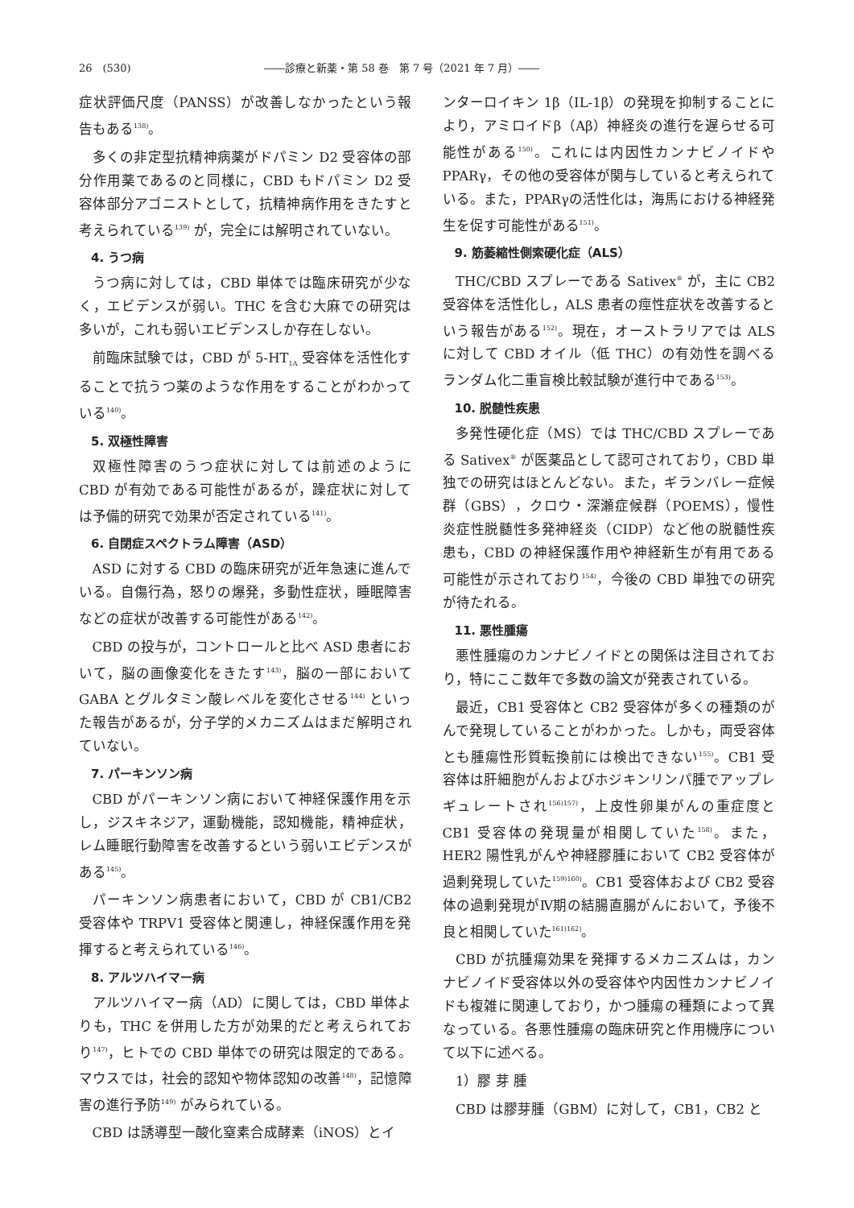26　(530) ――診療と新薬・第 58 巻　第 7 号（2021 年 7 月）――
症状評価尺度（PANSS）が改善しなかったという報告もある<sup>138)</sup>。
多くの非定型抗精神病薬がドパミン D2 受容体の部分作用薬であるのと同様に，CBD もドパミン D2 受容体部分アゴニストとして，抗精神病作用をきたすと考えられている<sup>139)</sup> が，完全には解明されていない。
4. うつ病
うつ病に対しては，CBD 単体では臨床研究が少なく，エビデンスが弱い。THC を含む大麻での研究は多いが，これも弱いエビデンスしか存在しない。
前臨床試験では，CBD が 5-HT<sub>1A</sub> 受容体を活性化することで抗うつ薬のような作用をすることがわかっている<sup>140)</sup>。
5. 双極性障害
双極性障害のうつ症状に対しては前述のように CBD が有効である可能性があるが，躁症状に対しては予備的研究で効果が否定されている<sup>141)</sup>。
6. 自閉症スペクトラム障害（ASD）
ASD に対する CBD の臨床研究が近年急速に進んでいる。自傷行為，怒りの爆発，多動性症状，睡眠障害などの症状が改善する可能性がある<sup>142)</sup>。
CBD の投与が，コントロールと比べ ASD 患者において，脳の画像変化をきたす<sup>143)</sup>，脳の一部において GABA とグルタミン酸レベルを変化させる<sup>144)</sup> といった報告があるが，分子学的メカニズムはまだ解明されていない。
7. パーキンソン病
CBD がパーキンソン病において神経保護作用を示し，ジスキネジア，運動機能，認知機能，精神症状，レム睡眠行動障害を改善するという弱いエビデンスがある<sup>145)</sup>。
パーキンソン病患者において，CBD が CB1/CB2 受容体や TRPV1 受容体と関連し，神経保護作用を発揮すると考えられている<sup>146)</sup>。
8. アルツハイマー病
アルツハイマー病（AD）に関しては，CBD 単体よりも，THC を併用した方が効果的だと考えられており<sup>147)</sup>，ヒトでの CBD 単体での研究は限定的である。マウスでは，社会的認知や物体認知の改善<sup>148)</sup>，記憶障害の進行予防<sup>149)</sup> がみられている。
CBD は誘導型一酸化窒素合成酵素（iNOS）とイ
ンターロイキン 1β（IL-1β）の発現を抑制することにより，アミロイドβ（Aβ）神経炎の進行を遅らせる可能性がある<sup>150)</sup>。これには内因性カンナビノイドや PPARγ，その他の受容体が関与していると考えられている。また，PPARγの活性化は，海馬における神経発生を促す可能性がある<sup>151)</sup>。
9. 筋萎縮性側索硬化症（ALS）
THC/CBD スプレーである Sativex<sup>®</sup> が，主に CB2 受容体を活性化し，ALS 患者の痙性症状を改善するという報告がある<sup>152)</sup>。現在，オーストラリアでは ALS に対して CBD オイル（低 THC）の有効性を調べるランダム化二重盲検比較試験が進行中である<sup>153)</sup>。
10. 脱髄性疾患
多発性硬化症（MS）では THC/CBD スプレーである Sativex<sup>®</sup> が医薬品として認可されており，CBD 単独での研究はほとんどない。また，ギランバレー症候群（GBS），クロウ・深瀬症候群（POEMS），慢性炎症性脱髄性多発神経炎（CIDP）など他の脱髄性疾患も，CBD の神経保護作用や神経新生が有用である可能性が示されており<sup>154)</sup>，今後の CBD 単独での研究が待たれる。
11. 悪性腫瘍
悪性腫瘍のカンナビノイドとの関係は注目されており，特にここ数年で多数の論文が発表されている。
最近，CB1 受容体と CB2 受容体が多くの種類のがんで発現していることがわかった。しかも，両受容体とも腫瘍性形質転換前には検出できない<sup>155)</sup>。CB1 受容体は肝細胞がんおよびホジキンリンパ腫でアップレギュレートされ<sup>156)157)</sup>，上皮性卵巣がんの重症度と CB1 受容体の発現量が相関していた<sup>158)</sup>。また，HER2 陽性乳がんや神経膠腫において CB2 受容体が過剰発現していた<sup>159)160)</sup>。CB1 受容体および CB2 受容体の過剰発現がⅣ期の結腸直腸がんにおいて，予後不良と相関していた<sup>161)162)</sup>。
CBD が抗腫瘍効果を発揮するメカニズムは，カンナビノイド受容体以外の受容体や内因性カンナビノイドも複雑に関連しており，かつ腫瘍の種類によって異なっている。各悪性腫瘍の臨床研究と作用機序について以下に述べる。
1）膠 芽 腫
CBD は膠芽腫（GBM）に対して，CB1，CB2 と